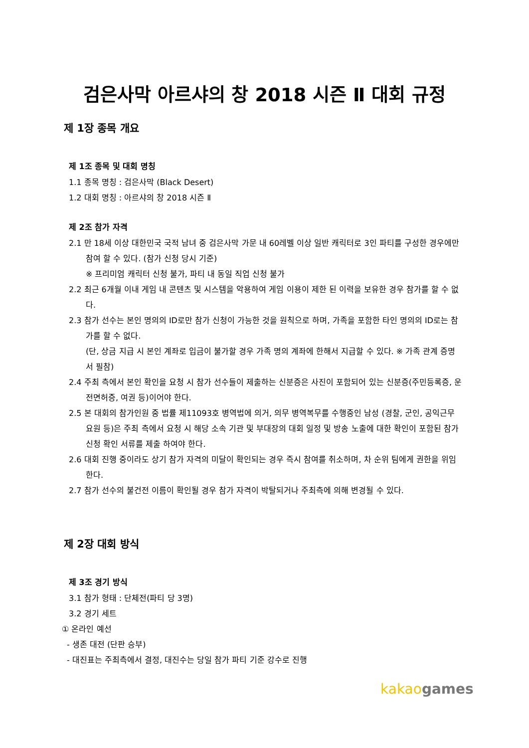검은사막 아르샤의 창 2018 시즌 Ⅱ 대회 규정
제 1장 종목 개요
제 1조 종목 및 대회 명칭
1.1 종목 명칭 : 검은사막 (Black Desert)
1.2 대회 명칭 : 아르샤의 창 2018 시즌 Ⅱ
제 2조 참가 자격
2.1 만 18세 이상 대한민국 국적 남녀 중 검은사막 가문 내 60레벨 이상 일반 캐릭터로 3인 파티를 구성한 경우에만 참여 할 수 있다. (참가 신청 당시 기준)
※ 프리미엄 캐릭터 신청 불가, 파티 내 동일 직업 신청 불가
2.2 최근 6개월 이내 게임 내 콘텐츠 및 시스템을 악용하여 게임 이용이 제한 된 이력을 보유한 경우 참가를 할 수 없다.
2.3 참가 선수는 본인 명의의 ID로만 참가 신청이 가능한 것을 원칙으로 하며, 가족을 포함한 타인 명의의 ID로는 참가를 할 수 없다.
(단, 상금 지급 시 본인 계좌로 입금이 불가할 경우 가족 명의 계좌에 한해서 지급할 수 있다. ※ 가족 관계 증명서 필참)
2.4 주최 측에서 본인 확인을 요청 시 참가 선수들이 제출하는 신분증은 사진이 포함되어 있는 신분증(주민등록증, 운전면허증, 여권 등)이어야 한다.
2.5 본 대회의 참가인원 중 법률 제11093호 병역법에 의거, 의무 병역복무를 수행중인 남성 (경찰, 군인, 공익근무 요원 등)은 주최 측에서 요청 시 해당 소속 기관 및 부대장의 대회 일정 및 방송 노출에 대한 확인이 포함된 참가 신청 확인 서류를 제출 하여야 한다.
2.6 대회 진행 중이라도 상기 참가 자격의 미달이 확인되는 경우 즉시 참여를 취소하며, 차 순위 팀에게 권한을 위임한다.
2.7 참가 선수의 불건전 이름이 확인될 경우 참가 자격이 박탈되거나 주최측에 의해 변경될 수 있다.
제 2장 대회 방식
제 3조 경기 방식
3.1 참가 형태 : 단체전(파티 당 3명)
3.2 경기 세트
① 온라인 예선
- 생존 대전 (단판 승부)
- 대진표는 주최측에서 결정, 대진수는 당일 참가 파티 기준 강수로 진행
kakao games